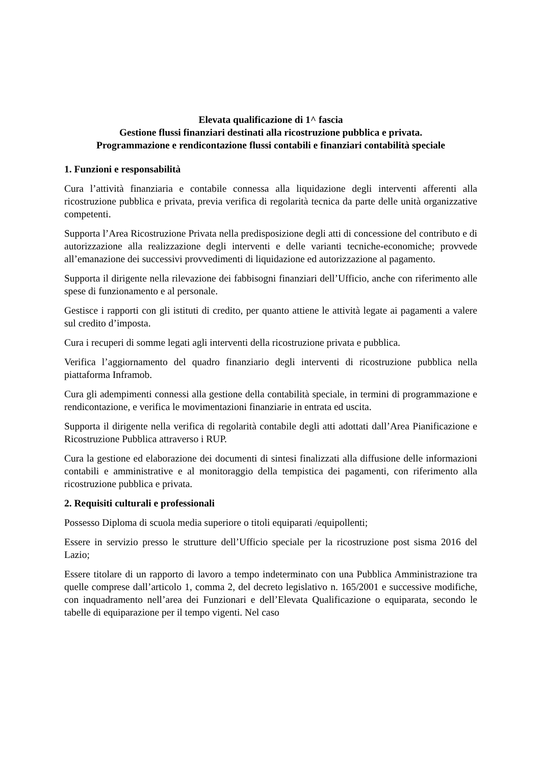Elevata qualificazione di 1^ fascia
Gestione flussi finanziari destinati alla ricostruzione pubblica e privata.
Programmazione e rendicontazione flussi contabili e finanziari contabilità speciale
1. Funzioni e responsabilità
Cura l’attività finanziaria e contabile connessa alla liquidazione degli interventi afferenti alla ricostruzione pubblica e privata, previa verifica di regolarità tecnica da parte delle unità organizzative competenti.
Supporta l’Area Ricostruzione Privata nella predisposizione degli atti di concessione del contributo e di autorizzazione alla realizzazione degli interventi e delle varianti tecniche-economiche; provvede all’emanazione dei successivi provvedimenti di liquidazione ed autorizzazione al pagamento.
Supporta il dirigente nella rilevazione dei fabbisogni finanziari dell’Ufficio, anche con riferimento alle spese di funzionamento e al personale.
Gestisce i rapporti con gli istituti di credito, per quanto attiene le attività legate ai pagamenti a valere sul credito d’imposta.
Cura i recuperi di somme legati agli interventi della ricostruzione privata e pubblica.
Verifica l’aggiornamento del quadro finanziario degli interventi di ricostruzione pubblica nella piattaforma Inframob.
Cura gli adempimenti connessi alla gestione della contabilità speciale, in termini di programmazione e rendicontazione, e verifica le movimentazioni finanziarie in entrata ed uscita.
Supporta il dirigente nella verifica di regolarità contabile degli atti adottati dall’Area Pianificazione e Ricostruzione Pubblica attraverso i RUP.
Cura la gestione ed elaborazione dei documenti di sintesi finalizzati alla diffusione delle informazioni contabili e amministrative e al monitoraggio della tempistica dei pagamenti, con riferimento alla ricostruzione pubblica e privata.
2. Requisiti culturali e professionali
Possesso Diploma di scuola media superiore o titoli equiparati /equipollenti;
Essere in servizio presso le strutture dell’Ufficio speciale per la ricostruzione post sisma 2016 del Lazio;
Essere titolare di un rapporto di lavoro a tempo indeterminato con una Pubblica Amministrazione tra quelle comprese dall’articolo 1, comma 2, del decreto legislativo n. 165/2001 e successive modifiche, con inquadramento nell’area dei Funzionari e dell’Elevata Qualificazione o equiparata, secondo le tabelle di equiparazione per il tempo vigenti. Nel caso